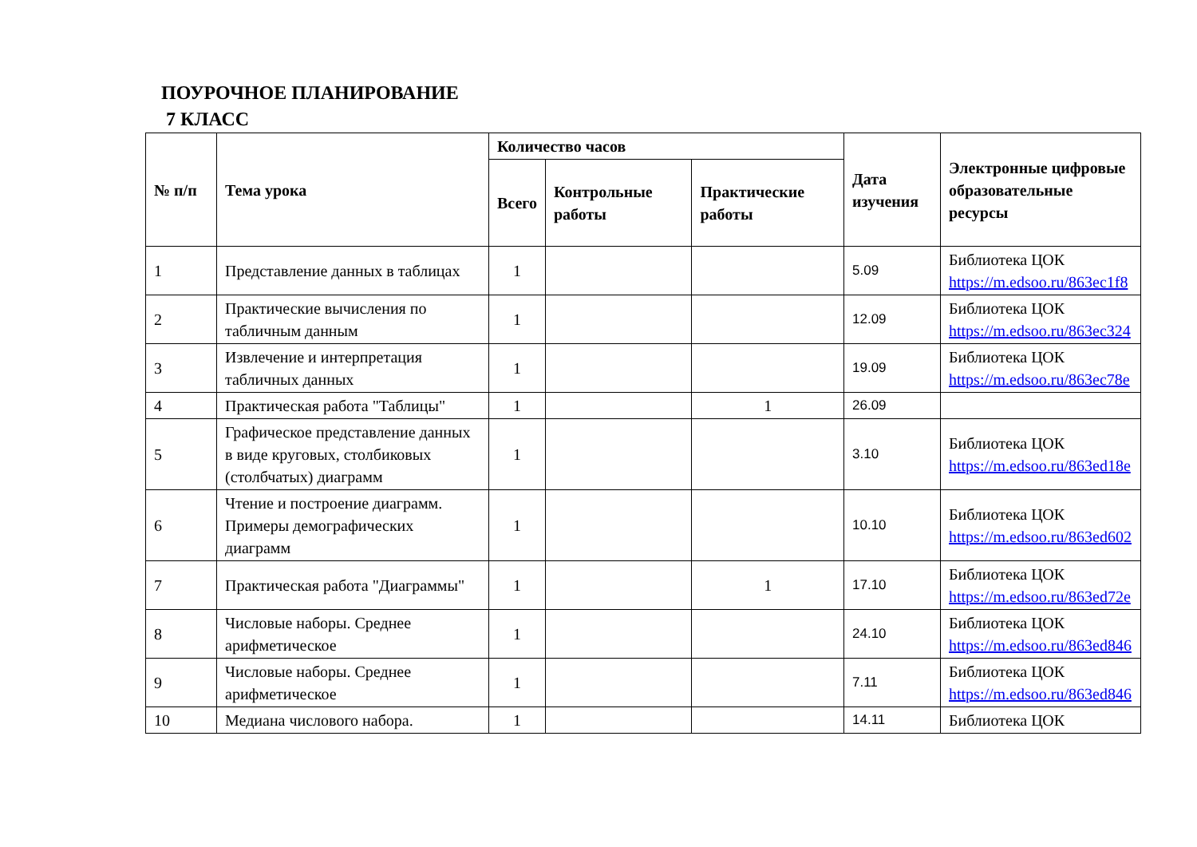ПОУРОЧНОЕ ПЛАНИРОВАНИЕ
7 КЛАСС
| № п/п | Тема урока | Количество часов | | | Дата изучения | Электронные цифровые образовательные ресурсы |
| --- | --- | --- | --- | --- | --- | --- |
| | | Всего | Контрольные работы | Практические работы | | |
| 1 | Представление данных в таблицах | 1 | | | 5.09 | Библиотека ЦОК https://m.edsoo.ru/863ec1f8 |
| 2 | Практические вычисления по табличным данным | 1 | | | 12.09 | Библиотека ЦОК https://m.edsoo.ru/863ec324 |
| 3 | Извлечение и интерпретация табличных данных | 1 | | | 19.09 | Библиотека ЦОК https://m.edsoo.ru/863ec78e |
| 4 | Практическая работа "Таблицы" | 1 | | 1 | 26.09 | |
| 5 | Графическое представление данных в виде круговых, столбиковых (столбчатых) диаграмм | 1 | | | 3.10 | Библиотека ЦОК https://m.edsoo.ru/863ed18e |
| 6 | Чтение и построение диаграмм. Примеры демографических диаграмм | 1 | | | 10.10 | Библиотека ЦОК https://m.edsoo.ru/863ed602 |
| 7 | Практическая работа "Диаграммы" | 1 | | 1 | 17.10 | Библиотека ЦОК https://m.edsoo.ru/863ed72e |
| 8 | Числовые наборы. Среднее арифметическое | 1 | | | 24.10 | Библиотека ЦОК https://m.edsoo.ru/863ed846 |
| 9 | Числовые наборы. Среднее арифметическое | 1 | | | 7.11 | Библиотека ЦОК https://m.edsoo.ru/863ed846 |
| 10 | Медиана числового набора. | 1 | | | 14.11 | Библиотека ЦОК |